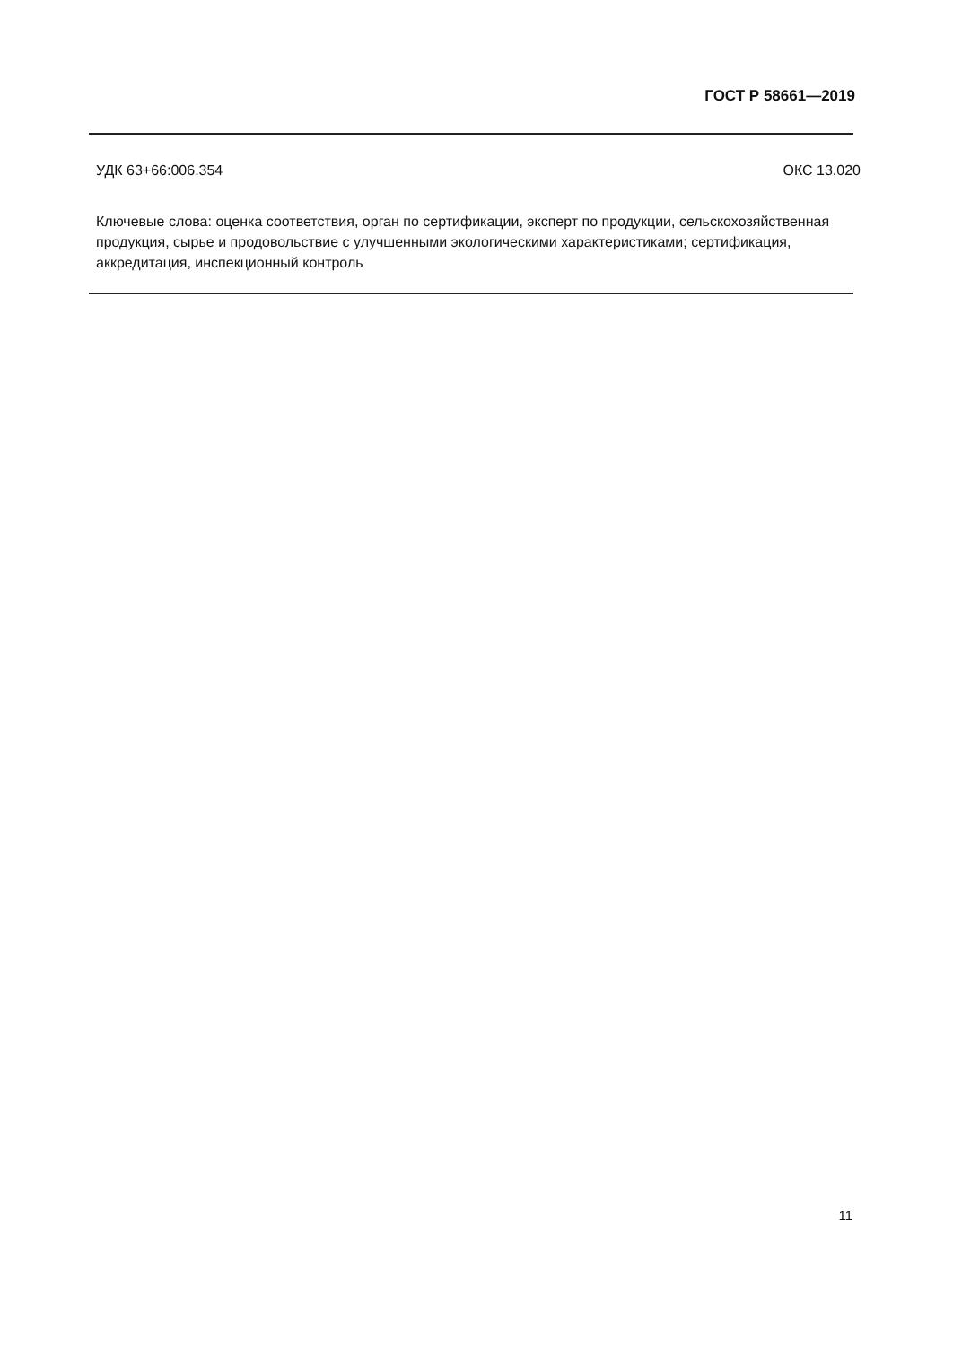ГОСТ Р 58661—2019
УДК 63+66:006.354 ОКС 13.020
Ключевые слова: оценка соответствия, орган по сертификации, эксперт по продукции, сельскохозяйственная продукция, сырье и продовольствие с улучшенными экологическими характеристиками; сертификация, аккредитация, инспекционный контроль
11